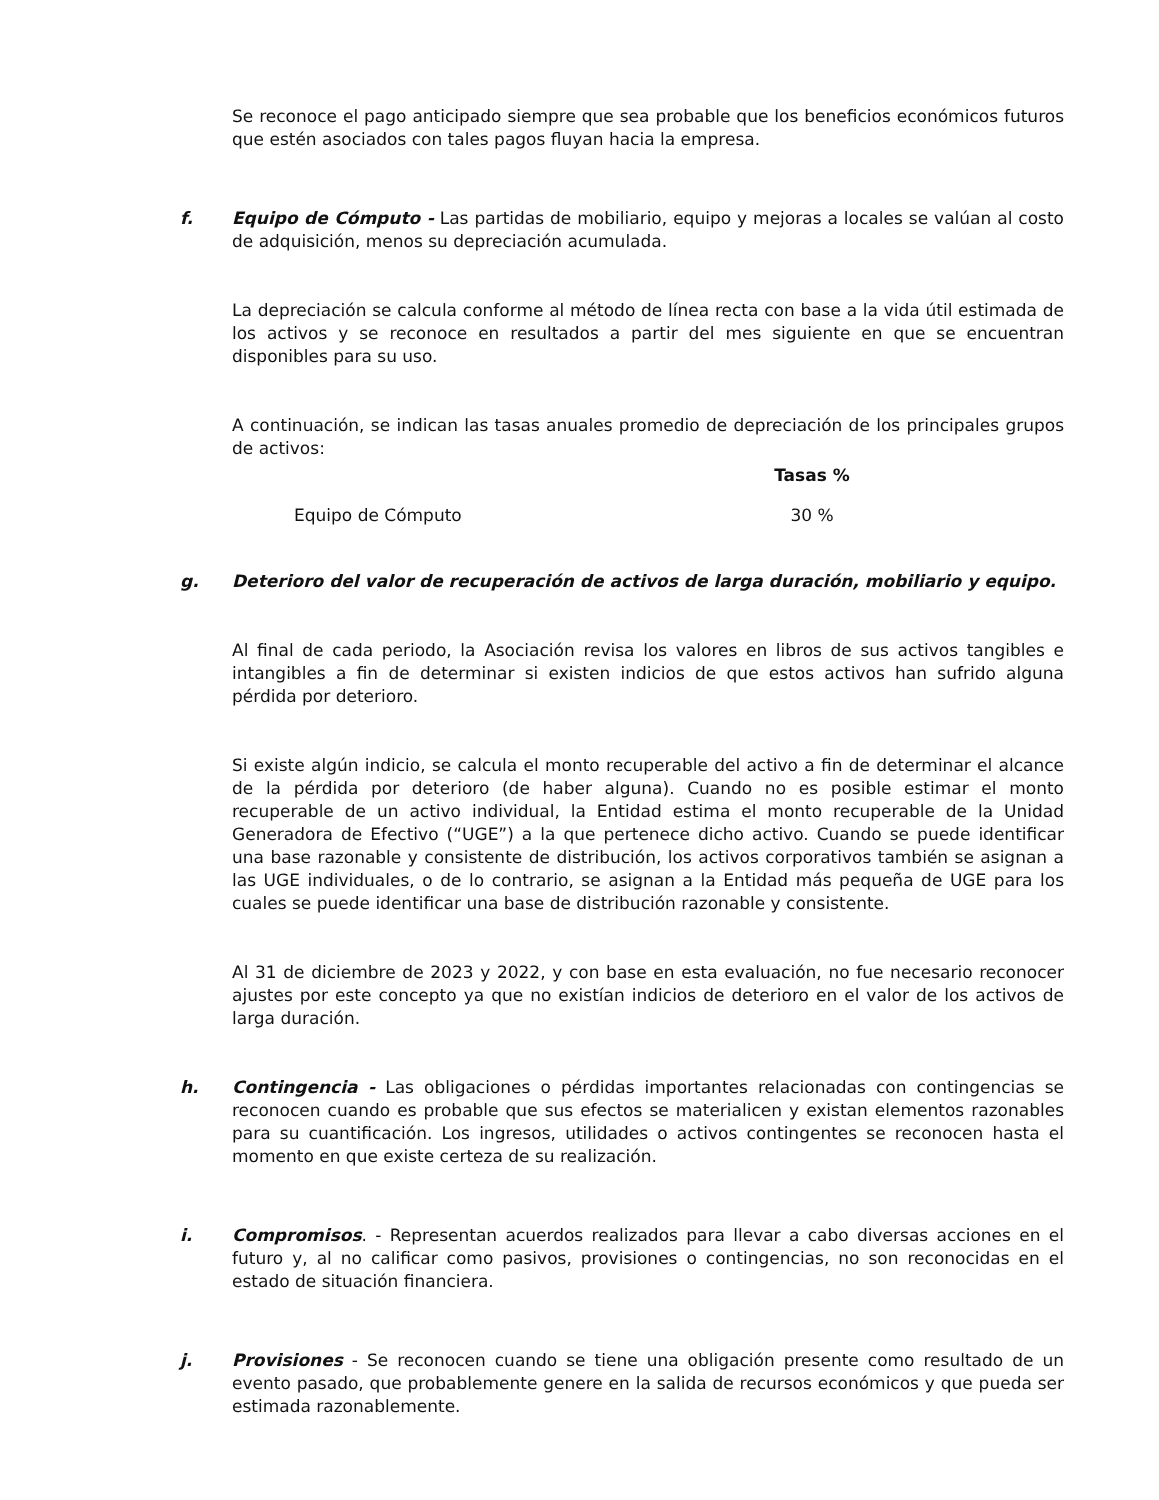Se reconoce el pago anticipado siempre que sea probable que los beneficios económicos futuros que estén asociados con tales pagos fluyan hacia la empresa.
f. Equipo de Cómputo - Las partidas de mobiliario, equipo y mejoras a locales se valúan al costo de adquisición, menos su depreciación acumulada.
La depreciación se calcula conforme al método de línea recta con base a la vida útil estimada de los activos y se reconoce en resultados a partir del mes siguiente en que se encuentran disponibles para su uso.
A continuación, se indican las tasas anuales promedio de depreciación de los principales grupos de activos:
| | Tasas % |
| --- | --- |
| Equipo de Cómputo | 30 % |
g. Deterioro del valor de recuperación de activos de larga duración, mobiliario y equipo.
Al final de cada periodo, la Asociación revisa los valores en libros de sus activos tangibles e intangibles a fin de determinar si existen indicios de que estos activos han sufrido alguna pérdida por deterioro.
Si existe algún indicio, se calcula el monto recuperable del activo a fin de determinar el alcance de la pérdida por deterioro (de haber alguna). Cuando no es posible estimar el monto recuperable de un activo individual, la Entidad estima el monto recuperable de la Unidad Generadora de Efectivo (“UGE”) a la que pertenece dicho activo. Cuando se puede identificar una base razonable y consistente de distribución, los activos corporativos también se asignan a las UGE individuales, o de lo contrario, se asignan a la Entidad más pequeña de UGE para los cuales se puede identificar una base de distribución razonable y consistente.
Al 31 de diciembre de 2023 y 2022, y con base en esta evaluación, no fue necesario reconocer ajustes por este concepto ya que no existían indicios de deterioro en el valor de los activos de larga duración.
h. Contingencia - Las obligaciones o pérdidas importantes relacionadas con contingencias se reconocen cuando es probable que sus efectos se materialicen y existan elementos razonables para su cuantificación. Los ingresos, utilidades o activos contingentes se reconocen hasta el momento en que existe certeza de su realización.
i. Compromisos. - Representan acuerdos realizados para llevar a cabo diversas acciones en el futuro y, al no calificar como pasivos, provisiones o contingencias, no son reconocidas en el estado de situación financiera.
j. Provisiones - Se reconocen cuando se tiene una obligación presente como resultado de un evento pasado, que probablemente genere en la salida de recursos económicos y que pueda ser estimada razonablemente.